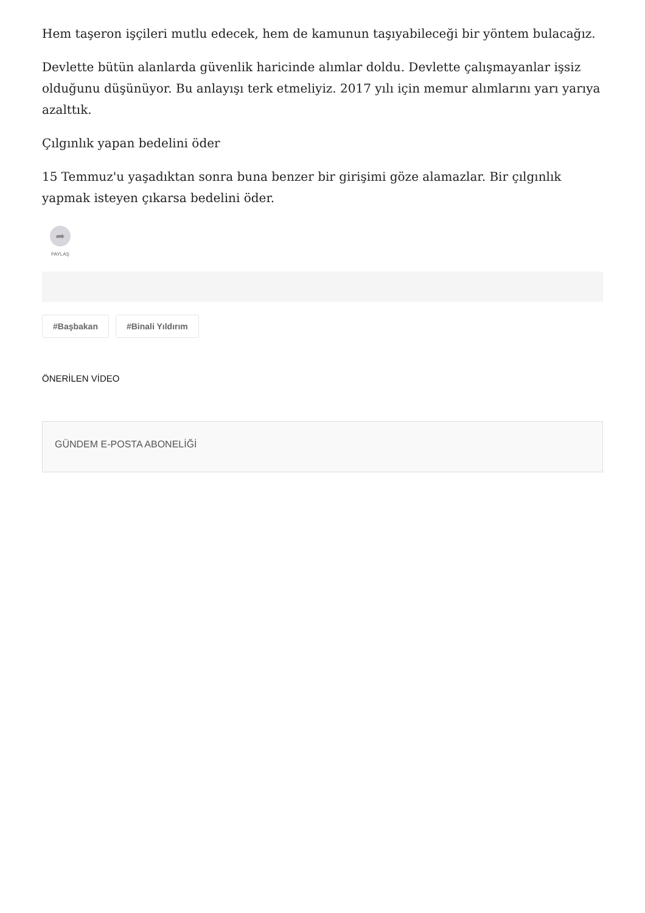Hem taşeron işçileri mutlu edecek, hem de kamunun taşıyabileceği bir yöntem bulacağız.
Devlette bütün alanlarda güvenlik haricinde alımlar doldu. Devlette çalışmayanlar işsiz olduğunu düşünüyor. Bu anlayışı terk etmeliyiz. 2017 yılı için memur alımlarını yarı yarıya azalttık.
Çılgınlık yapan bedelini öder
15 Temmuz'u yaşadıktan sonra buna benzer bir girişimi göze alamazlar. Bir çılgınlık yapmak isteyen çıkarsa bedelini öder.
➦
PAYLAŞ
#Başbakan #Binali Yıldırım
ÖNERİLEN VİDEO
GÜNDEM E-POSTA ABONELİĞİ